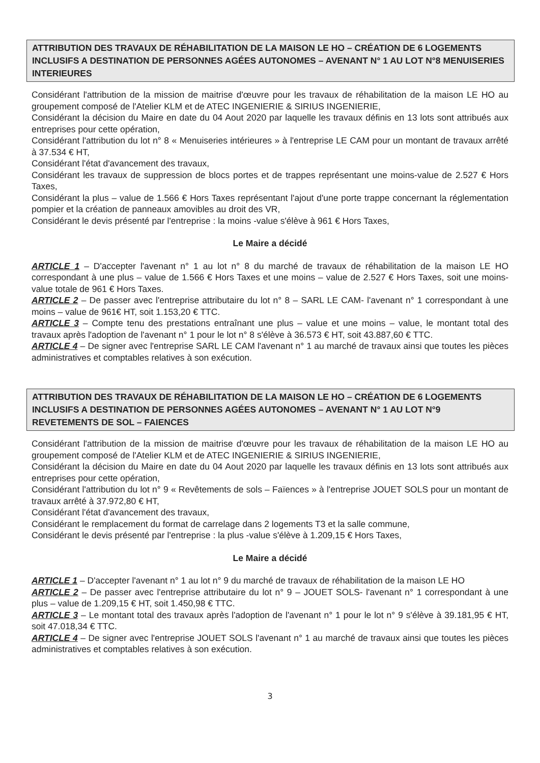ATTRIBUTION DES TRAVAUX DE RÉHABILITATION DE LA MAISON LE HO – CRÉATION DE 6 LOGEMENTS INCLUSIFS A DESTINATION DE PERSONNES AGÉES AUTONOMES – AVENANT N° 1 AU LOT N°8 MENUISERIES INTERIEURES
Considérant l'attribution de la mission de maitrise d'œuvre pour les travaux de réhabilitation de la maison LE HO au groupement composé de l'Atelier KLM et de ATEC INGENIERIE & SIRIUS INGENIERIE,
Considérant la décision du Maire en date du 04 Aout 2020 par laquelle les travaux définis en 13 lots sont attribués aux entreprises pour cette opération,
Considérant l'attribution du lot n° 8 « Menuiseries intérieures » à l'entreprise LE CAM pour un montant de travaux arrêté à 37.534 € HT,
Considérant l'état d'avancement des travaux,
Considérant les travaux de suppression de blocs portes et de trappes représentant une moins-value de 2.527 € Hors Taxes,
Considérant la plus – value de 1.566 € Hors Taxes représentant l'ajout d'une porte trappe concernant la réglementation pompier et la création de panneaux amovibles au droit des VR,
Considérant le devis présenté par l'entreprise : la moins -value s'élève à 961 € Hors Taxes,
Le Maire a décidé
ARTICLE 1 – D'accepter l'avenant n° 1 au lot n° 8 du marché de travaux de réhabilitation de la maison LE HO correspondant à une plus – value de 1.566 € Hors Taxes et une moins – value de 2.527 € Hors Taxes, soit une moins-value totale de 961 € Hors Taxes.
ARTICLE 2 – De passer avec l'entreprise attributaire du lot n° 8 – SARL LE CAM- l'avenant n° 1 correspondant à une moins – value de 961€ HT, soit 1.153,20 € TTC.
ARTICLE 3 – Compte tenu des prestations entraînant une plus – value et une moins – value, le montant total des travaux après l'adoption de l'avenant n° 1 pour le lot n° 8 s'élève à 36.573 € HT, soit 43.887,60 € TTC.
ARTICLE 4 – De signer avec l'entreprise SARL LE CAM l'avenant n° 1 au marché de travaux ainsi que toutes les pièces administratives et comptables relatives à son exécution.
ATTRIBUTION DES TRAVAUX DE RÉHABILITATION DE LA MAISON LE HO – CRÉATION DE 6 LOGEMENTS INCLUSIFS A DESTINATION DE PERSONNES AGÉES AUTONOMES – AVENANT N° 1 AU LOT N°9 REVETEMENTS DE SOL – FAIENCES
Considérant l'attribution de la mission de maitrise d'œuvre pour les travaux de réhabilitation de la maison LE HO au groupement composé de l'Atelier KLM et de ATEC INGENIERIE & SIRIUS INGENIERIE,
Considérant la décision du Maire en date du 04 Aout 2020 par laquelle les travaux définis en 13 lots sont attribués aux entreprises pour cette opération,
Considérant l'attribution du lot n° 9 « Revêtements de sols – Faïences » à l'entreprise JOUET SOLS pour un montant de travaux arrêté à 37.972,80 € HT,
Considérant l'état d'avancement des travaux,
Considérant le remplacement du format de carrelage dans 2 logements T3 et la salle commune,
Considérant le devis présenté par l'entreprise : la plus -value s'élève à 1.209,15 € Hors Taxes,
Le Maire a décidé
ARTICLE 1 – D'accepter l'avenant n° 1 au lot n° 9 du marché de travaux de réhabilitation de la maison LE HO
ARTICLE 2 – De passer avec l'entreprise attributaire du lot n° 9 – JOUET SOLS- l'avenant n° 1 correspondant à une plus – value de 1.209,15 € HT, soit 1.450,98 € TTC.
ARTICLE 3 – Le montant total des travaux après l'adoption de l'avenant n° 1 pour le lot n° 9 s'élève à 39.181,95 € HT, soit 47.018,34 € TTC.
ARTICLE 4 – De signer avec l'entreprise JOUET SOLS l'avenant n° 1 au marché de travaux ainsi que toutes les pièces administratives et comptables relatives à son exécution.
3